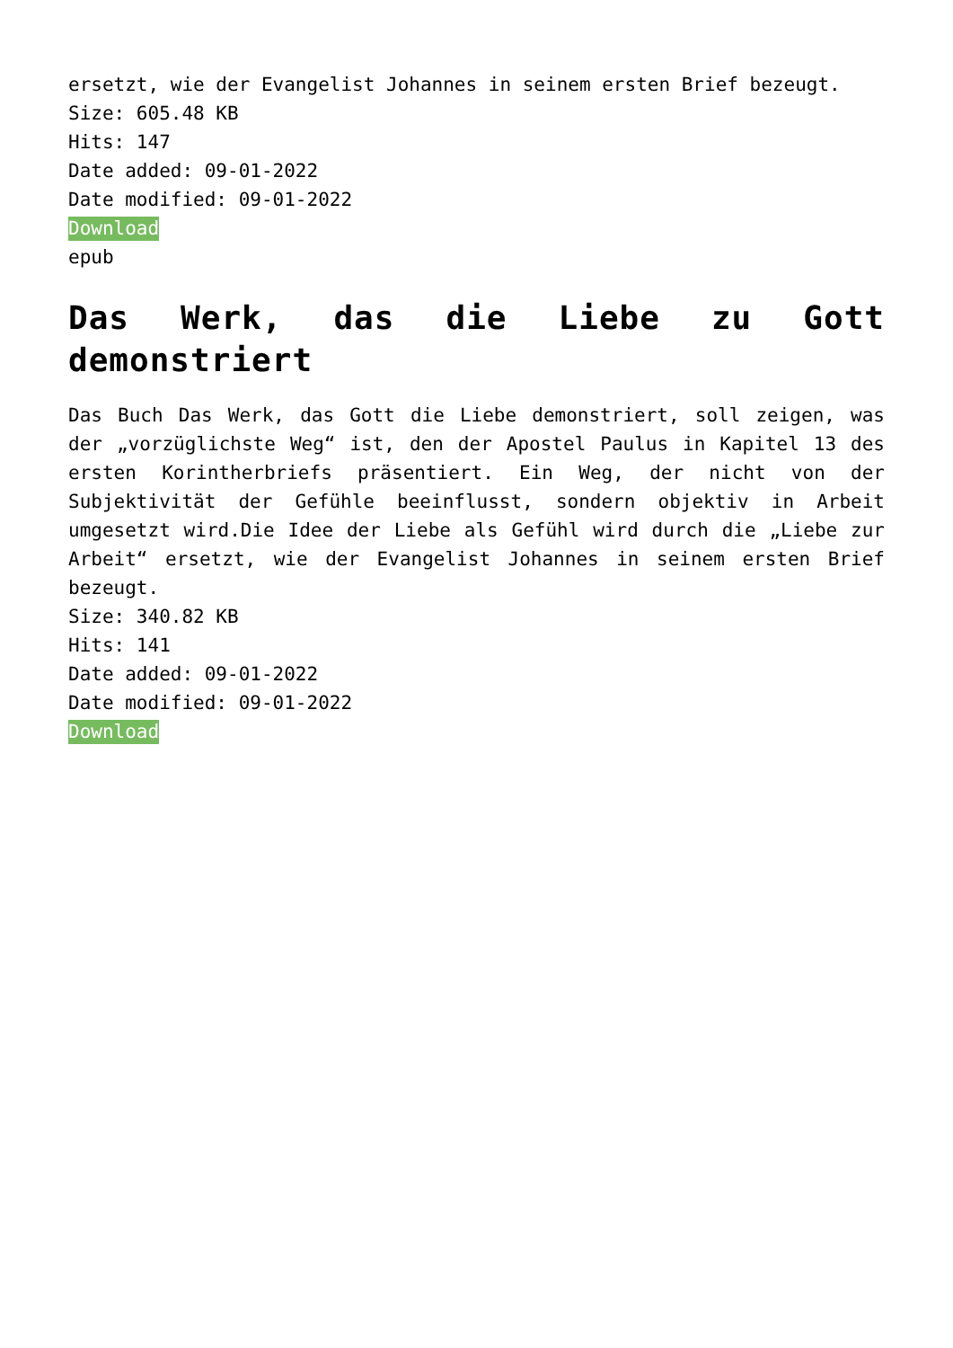ersetzt, wie der Evangelist Johannes in seinem ersten Brief bezeugt.
Size: 605.48 KB
Hits: 147
Date added: 09-01-2022
Date modified: 09-01-2022
Download
epub
Das Werk, das die Liebe zu Gott demonstriert
Das Buch Das Werk, das Gott die Liebe demonstriert, soll zeigen, was der „vorzüglichste Weg“ ist, den der Apostel Paulus in Kapitel 13 des ersten Korintherbriefs präsentiert. Ein Weg, der nicht von der Subjektivität der Gefühle beeinflusst, sondern objektiv in Arbeit umgesetzt wird.Die Idee der Liebe als Gefühl wird durch die „Liebe zur Arbeit“ ersetzt, wie der Evangelist Johannes in seinem ersten Brief bezeugt.
Size: 340.82 KB
Hits: 141
Date added: 09-01-2022
Date modified: 09-01-2022
Download